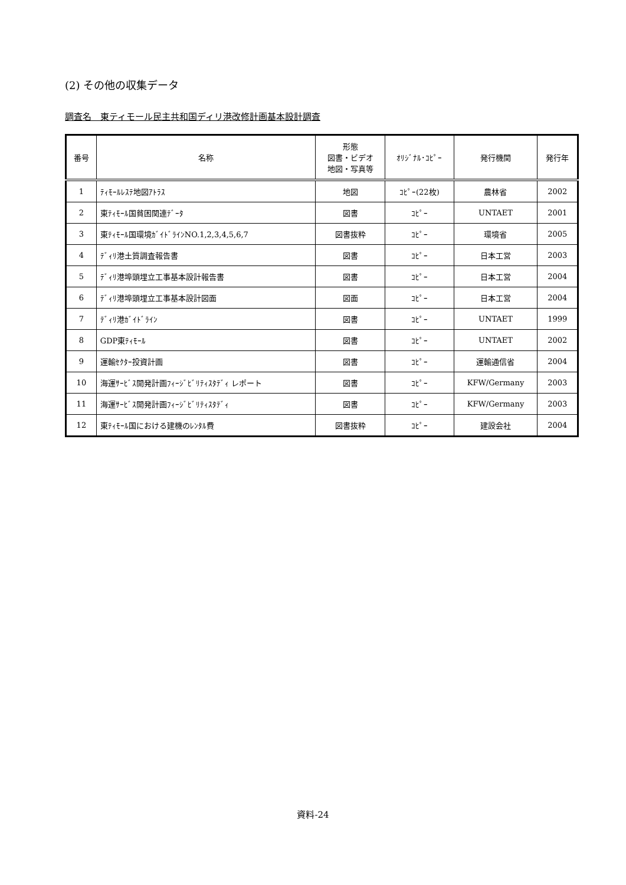(2) その他の収集データ
調査名　東ティモール民主共和国ディリ港改修計画基本設計調査
| 番号 | 名称 | 形態 図書・ビデオ 地図・写真等 | ｵﾘｼﾞﾅﾙ･ｺﾋﾟｰ | 発行機関 | 発行年 |
| --- | --- | --- | --- | --- | --- |
| 1 | ﾃｨﾓｰﾙﾚｽﾃ地図ｱﾄﾗｽ | 地図 | ｺﾋﾟｰ(22枚) | 農林省 | 2002 |
| 2 | 東ﾃｨﾓｰﾙ国貧困関連ﾃﾞｰﾀ | 図書 | ｺﾋﾟｰ | UNTAET | 2001 |
| 3 | 東ﾃｨﾓｰﾙ国環境ｶﾞｲﾄﾞﾗｲﾝNO.1,2,3,4,5,6,7 | 図書抜粋 | ｺﾋﾟｰ | 環境省 | 2005 |
| 4 | ﾃﾞｨﾘ港土質調査報告書 | 図書 | ｺﾋﾟｰ | 日本工営 | 2003 |
| 5 | ﾃﾞｨﾘ港埠頭埋立工事基本設計報告書 | 図書 | ｺﾋﾟｰ | 日本工営 | 2004 |
| 6 | ﾃﾞｨﾘ港埠頭埋立工事基本設計図面 | 図面 | ｺﾋﾟｰ | 日本工営 | 2004 |
| 7 | ﾃﾞｨﾘ港ｶﾞｲﾄﾞﾗｲﾝ | 図書 | ｺﾋﾟｰ | UNTAET | 1999 |
| 8 | GDP東ﾃｨﾓｰﾙ | 図書 | ｺﾋﾟｰ | UNTAET | 2002 |
| 9 | 運輸ｾｸﾀｰ投資計画 | 図書 | ｺﾋﾟｰ | 運輸通信省 | 2004 |
| 10 | 海運ｻｰﾋﾞｽ開発計画ﾌｨｰｼﾞﾋﾞﾘﾃｨｽﾀﾃﾞｨ レポート | 図書 | ｺﾋﾟｰ | KFW/Germany | 2003 |
| 11 | 海運ｻｰﾋﾞｽ開発計画ﾌｨｰｼﾞﾋﾞﾘﾃｨｽﾀﾃﾞｨ | 図書 | ｺﾋﾟｰ | KFW/Germany | 2003 |
| 12 | 東ﾃｨﾓｰﾙ国における建機のﾚﾝﾀﾙ費 | 図書抜粋 | ｺﾋﾟｰ | 建設会社 | 2004 |
資料-24